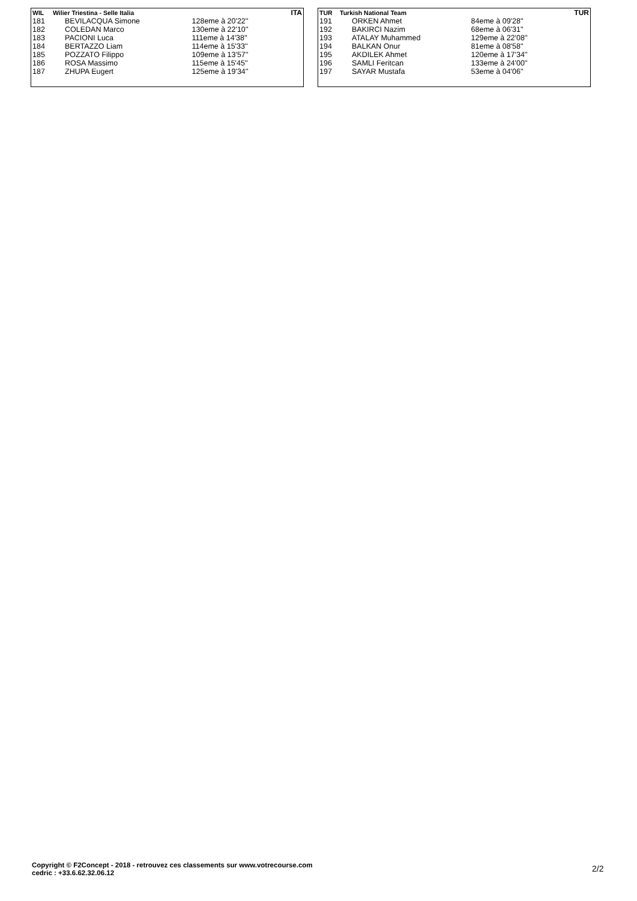| WIL | Wilier Triestina - Selle Italia | | ITA |
| --- | --- | --- | --- |
| 181 | BEVILACQUA Simone | 128eme à 20'22'' | |
| 182 | COLEDAN Marco | 130eme à 22'10'' | |
| 183 | PACIONI Luca | 111eme à 14'38'' | |
| 184 | BERTAZZO Liam | 114eme à 15'33'' | |
| 185 | POZZATO Filippo | 109eme à 13'57'' | |
| 186 | ROSA Massimo | 115eme à 15'45'' | |
| 187 | ZHUPA Eugert | 125eme à 19'34'' | |
| TUR | Turkish National Team | | TUR |
| --- | --- | --- | --- |
| 191 | ORKEN Ahmet | 84eme à 09'28'' | |
| 192 | BAKIRCI Nazim | 68eme à 06'31'' | |
| 193 | ATALAY Muhammed | 129eme à 22'08'' | |
| 194 | BALKAN Onur | 81eme à 08'58'' | |
| 195 | AKDILEK Ahmet | 120eme à 17'34'' | |
| 196 | SAMLI Feritcan | 133eme à 24'00'' | |
| 197 | SAYAR Mustafa | 53eme à 04'06'' | |
Copyright © F2Concept - 2018 - retrouvez ces classements sur www.votrecourse.com
cedric : +33.6.62.32.06.12
2/2